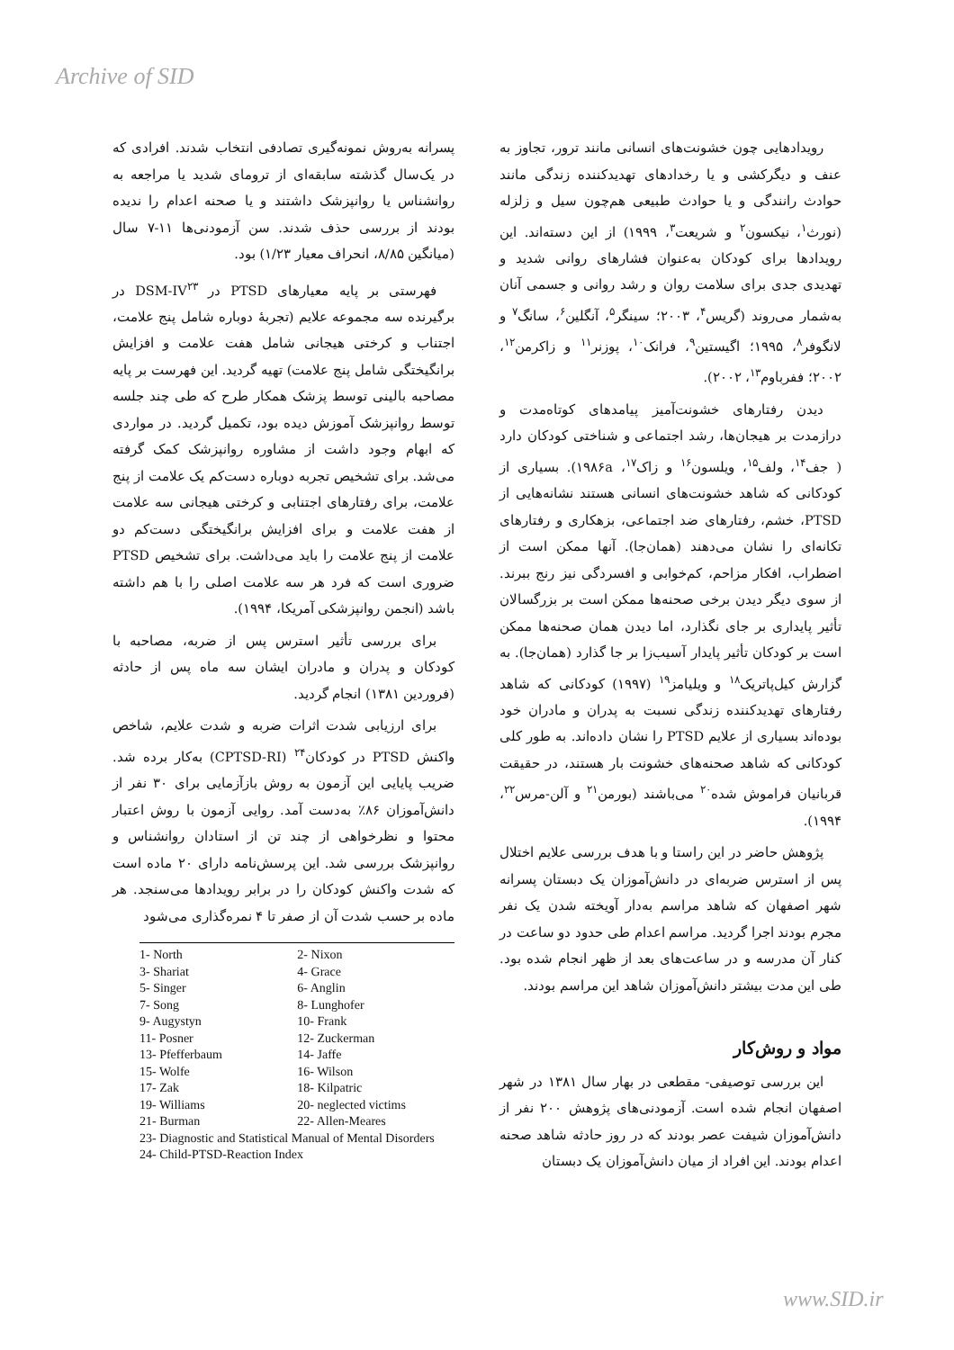Archive of SID
رویدادهایی چون خشونت‌های انسانی مانند ترور، تجاوز به عنف و دیگرکشی و یا رخدادهای تهدیدکننده زندگی مانند حوادث رانندگی و یا حوادث طبیعی هم‌چون سیل و زلزله (نورث<sup>۱</sup>، نیکسون<sup>۲</sup> و شریعت<sup>۳</sup>، ۱۹۹۹) از این دسته‌اند. این رویدادها برای کودکان به‌عنوان فشارهای روانی شدید و تهدیدی جدی برای سلامت روان و رشد روانی و جسمی آنان به‌شمار می‌روند (گریس<sup>۴</sup>، ۲۰۰۳؛ سینگر<sup>۵</sup>، آنگلین<sup>۶</sup>، سانگ<sup>۷</sup> و لانگوفر<sup>۸</sup>، ۱۹۹۵؛ اگیستین<sup>۹</sup>، فرانک<sup>۱۰</sup>، پوزنر<sup>۱۱</sup> و زاکرمن<sup>۱۲</sup>، ۲۰۰۲؛ ففرباوم<sup>۱۳</sup>، ۲۰۰۲).
دیدن رفتارهای خشونت‌آمیز پیامدهای کوتاه‌مدت و درازمدت بر هیجان‌ها، رشد اجتماعی و شناختی کودکان دارد ( جف<sup>۱۴</sup>، ولف<sup>۱۵</sup>، ویلسون<sup>۱۶</sup> و زاک<sup>۱۷</sup>، ۱۹۸۶a). بسیاری از کودکانی که شاهد خشونت‌های انسانی هستند نشانه‌هایی از PTSD، خشم، رفتارهای ضد اجتماعی، بزهکاری و رفتارهای تکانه‌ای را نشان می‌دهند (همان‌جا). آنها ممکن است از اضطراب، افکار مزاحم، کم‌خوابی و افسردگی نیز رنج ببرند. از سوی دیگر دیدن برخی صحنه‌ها ممکن است بر بزرگسالان تأثیر پایداری بر جای نگذارد، اما دیدن همان صحنه‌ها ممکن است بر کودکان تأثیر پایدار آسیب‌زا بر جا گذارد (همان‌جا). به گزارش کیل‌پاتریک<sup>۱۸</sup> و ویلیامز<sup>۱۹</sup> (۱۹۹۷) کودکانی که شاهد رفتارهای تهدیدکننده زندگی نسبت به پدران و مادران خود بوده‌اند بسیاری از علایم PTSD را نشان داده‌اند. به طور کلی کودکانی که شاهد صحنه‌های خشونت بار هستند، در حقیقت قربانیان فراموش شده<sup>۲۰</sup> می‌باشند (بورمن<sup>۲۱</sup> و آلن-مرس<sup>۲۲</sup>، ۱۹۹۴).
پژوهش حاضر در این راستا و با هدف بررسی علایم اختلال پس از استرس ضربه‌ای در دانش‌آموزان یک دبستان پسرانه شهر اصفهان که شاهد مراسم به‌دار آویخته شدن یک نفر مجرم بودند اجرا گردید. مراسم اعدام طی حدود دو ساعت در کنار آن مدرسه و در ساعت‌های بعد از ظهر انجام شده بود. طی این مدت بیشتر دانش‌آموزان شاهد این مراسم بودند.
مواد و روش‌کار
این بررسی توصیفی- مقطعی در بهار سال ۱۳۸۱ در شهر اصفهان انجام شده است. آزمودنی‌های پژوهش ۲۰۰ نفر از دانش‌آموزان شیفت عصر بودند که در روز حادثه شاهد صحنه اعدام بودند. این افراد از میان دانش‌آموزان یک دبستان
پسرانه به‌روش نمونه‌گیری تصادفی انتخاب شدند. افرادی که در یک‌سال گذشته سابقه‌ای از ترومای شدید یا مراجعه به روانشناس یا روانپزشک داشتند و یا صحنه اعدام را ندیده بودند از بررسی حذف شدند. سن آزمودنی‌ها ۱۱-۷ سال (میانگین ۸/۸۵، انحراف معیار ۱/۲۳) بود.
فهرستی بر پایه معیارهای PTSD در DSM-IV<sup>۲۳</sup> در برگیرنده سه مجموعه علایم (تجربهٔ دوباره شامل پنج علامت، اجتناب و کرختی هیجانی شامل هفت علامت و افزایش برانگیختگی شامل پنج علامت) تهیه گردید. این فهرست بر پایه مصاحبه بالینی توسط پزشک همکار طرح که طی چند جلسه توسط روانپزشک آموزش دیده بود، تکمیل گردید. در مواردی که ابهام وجود داشت از مشاوره روانپزشک کمک گرفته می‌شد. برای تشخیص تجربه دوباره دست‌کم یک علامت از پنج علامت، برای رفتارهای اجتنابی و کرختی هیجانی سه علامت از هفت علامت و برای افزایش برانگیختگی دست‌کم دو علامت از پنج علامت را باید می‌داشت. برای تشخیص PTSD ضروری است که فرد هر سه علامت اصلی را با هم داشته باشد (انجمن روانپزشکی آمریکا، ۱۹۹۴).
برای بررسی تأثیر استرس پس از ضربه، مصاحبه با کودکان و پدران و مادران ایشان سه ماه پس از حادثه (فروردین ۱۳۸۱) انجام گردید.
برای ارزیابی شدت اثرات ضربه و شدت علایم، شاخص واکنش PTSD در کودکان<sup>۲۴</sup> (CPTSD-RI) به‌کار برده شد. ضریب پایایی این آزمون به روش بازآزمایی برای ۳۰ نفر از دانش‌آموزان ۸۶٪ به‌دست آمد. روایی آزمون با روش اعتبار محتوا و نظرخواهی از چند تن از استادان روانشناس و روانپزشک بررسی شد. این پرسش‌نامه دارای ۲۰ ماده است که شدت واکنش کودکان را در برابر رویدادها می‌سنجد. هر ماده بر حسب شدت آن از صفر تا ۴ نمره‌گذاری می‌شود
| 1- North | 2- Nixon |
| 3- Shariat | 4- Grace |
| 5- Singer | 6- Anglin |
| 7- Song | 8- Lunghofer |
| 9- Augystyn | 10- Frank |
| 11- Posner | 12- Zuckerman |
| 13- Pfefferbaum | 14- Jaffe |
| 15- Wolfe | 16- Wilson |
| 17- Zak | 18- Kilpatric |
| 19- Williams | 20- neglected victims |
| 21- Burman | 22- Allen-Meares |
| 23- Diagnostic and Statistical Manual of Mental Disorders | |
| 24- Child-PTSD-Reaction Index | |
www.SID.ir